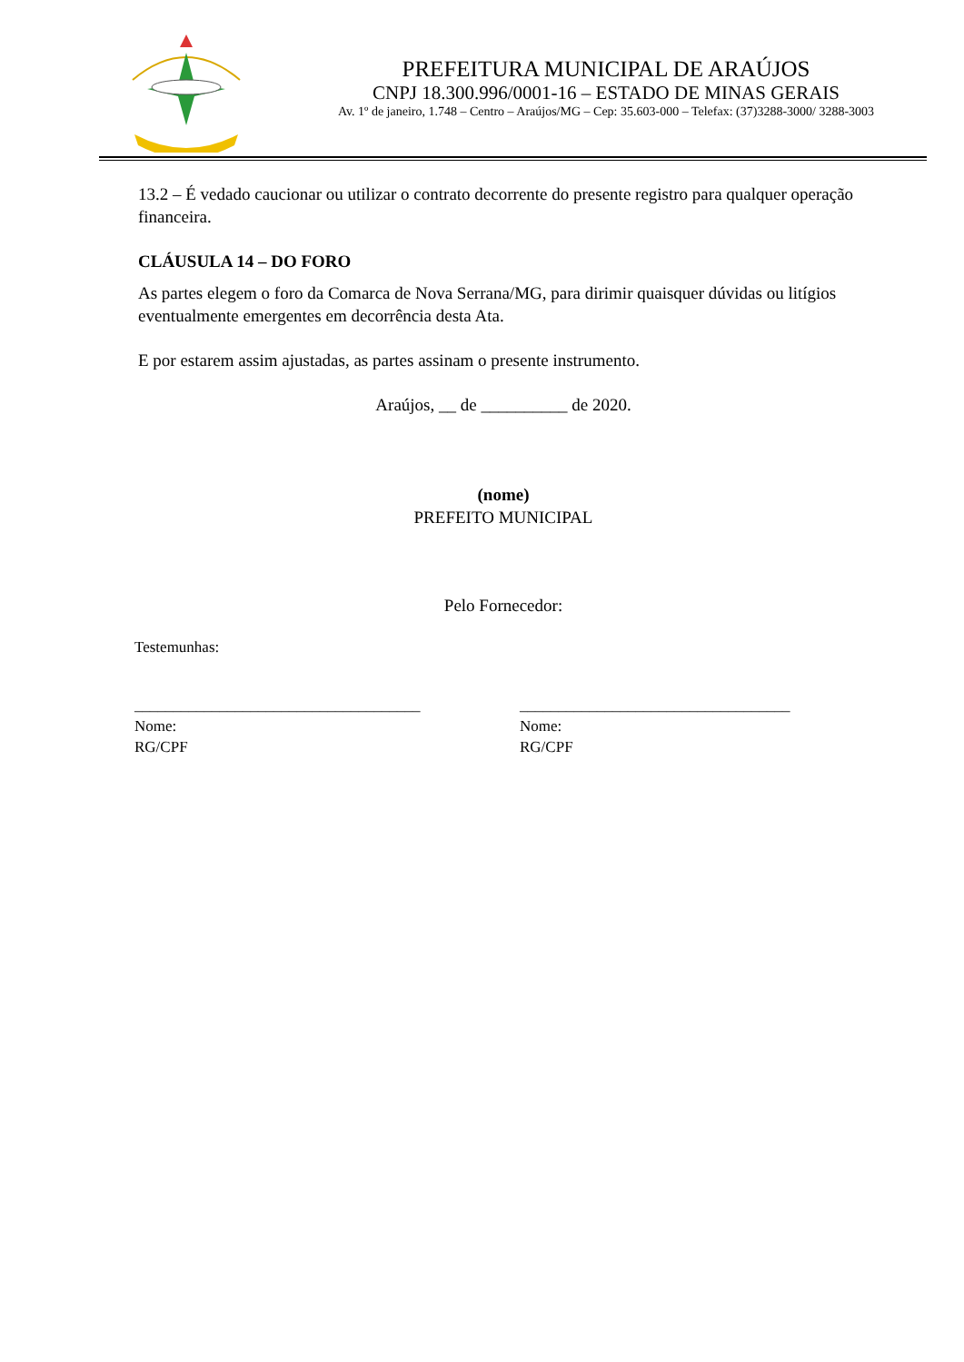PREFEITURA MUNICIPAL DE ARAÚJOS
CNPJ 18.300.996/0001-16 – ESTADO DE MINAS GERAIS
Av. 1º de janeiro, 1.748 – Centro – Araújos/MG – Cep: 35.603-000 – Telefax: (37)3288-3000/ 3288-3003
13.2 – É vedado caucionar ou utilizar o contrato decorrente do presente registro para qualquer operação financeira.
CLÁUSULA 14 – DO FORO
As partes elegem o foro da Comarca de Nova Serrana/MG, para dirimir quaisquer dúvidas ou litígios eventualmente emergentes em decorrência desta Ata.
E por estarem assim ajustadas, as partes assinam o presente instrumento.
Araújos, __ de __________ de 2020.
(nome)
PREFEITO MUNICIPAL
Pelo Fornecedor:
Testemunhas:
_____________________________________
Nome:
RG/CPF
___________________________________
Nome:
RG/CPF